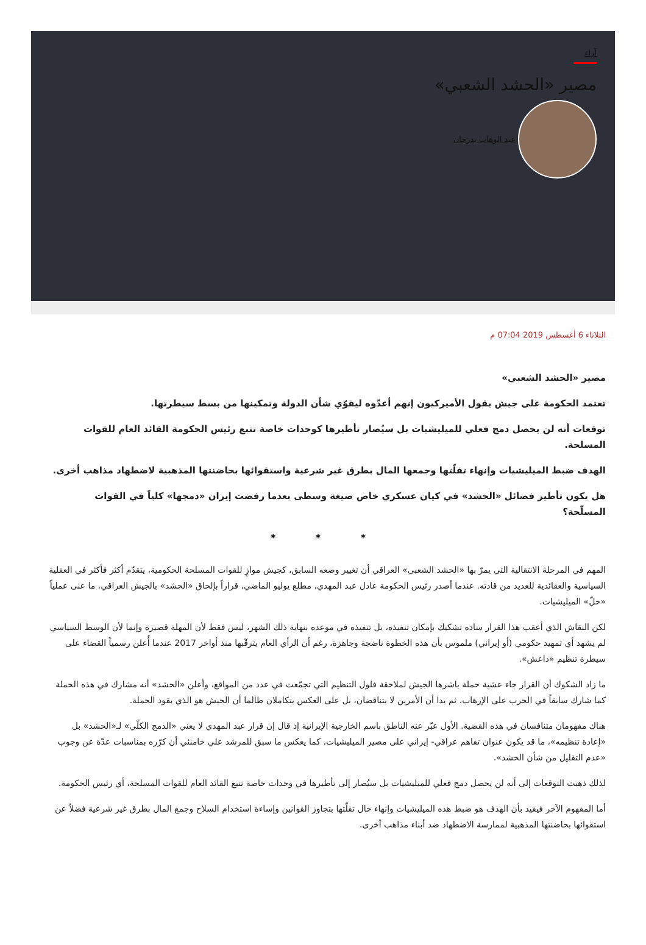آراء
مصير «الحشد الشعبي»
عبد الوهاب بدرخان
الثلاثاء 6 أغسطس 2019 07:04 م
مصير «الحشد الشعبي»
تعتمد الحكومة على جيش يقول الأميركيون إنهم أعدّوه ليقوّي شأن الدولة وتمكينها من بسط سيطرتها.
توقعات أنه لن يحصل دمج فعلي للميليشيات بل سيُصار تأطيرها كوحدات خاصة تتبع رئيس الحكومة القائد العام للقوات المسلحة.
الهدف ضبط الميليشيات وإنهاء تفلّتها وجمعها المال بطرق غير شرعية واستقوائها بحاضنتها المذهبية لاضطهاد مذاهب أخرى.
هل يكون تأطير فصائل «الحشد» في كيان عسكري خاص صيغة وسطى بعدما رفضت إيران «دمجها» كلياً في القوات المسلّحة؟
* * *
المهم في المرحلة الانتقالية التي يمرّ بها «الحشد الشعبي» العراقي أن تغيير وضعه السابق، كجيش موازٍ للقوات المسلحة الحكومية، يتقدّم أكثر فأكثر في العقلية السياسية والعقائدية للعديد من قادته. عندما أصدر رئيس الحكومة عادل عبد المهدي، مطلع يوليو الماضي، قراراً بإلحاق «الحشد» بالجيش العراقي، ما عنى عملياً «حلّ» الميليشيات.
لكن النقاش الذي أعقب هذا القرار ساده تشكيك بإمكان تنفيذه، بل تنفيذه في موعده بنهاية ذلك الشهر، ليس فقط لأن المهلة قصيرة وإنما لأن الوسط السياسي لم يشهد أي تمهيد حكومي (أو إيراني) ملموس بأن هذه الخطوة ناضجة وجاهزة، رغم أن الرأي العام يترقّبها منذ أواخر 2017 عندما أُعلن رسمياً القضاء على سيطرة تنظيم «داعش».
ما زاد الشكوك أن القرار جاء عشية حملة باشرها الجيش لملاحقة فلول التنظيم التي تجمّعت في عدد من المواقع، وأعلن «الحشد» أنه مشارك في هذه الحملة كما شارك سابقاً في الحرب على الإرهاب. ثم بدا أن الأمرين لا يتناقضان، بل على العكس يتكاملان طالما أن الجيش هو الذي يقود الحملة.
هناك مفهومان متنافسان في هذه القضية. الأول عبّر عنه الناطق باسم الخارجية الإيرانية إذ قال إن قرار عبد المهدي لا يعني «الدمج الكلّي» لـ«الحشد» بل «إعادة تنظيمه»، ما قد يكون عنوان تفاهم عراقي- إيراني على مصير الميليشيات، كما يعكس ما سبق للمرشد علي خامنئي أن كرّره بمناسبات عدّة عن وجوب «عدم التقليل من شأن الحشد».
لذلك ذهبت التوقعات إلى أنه لن يحصل دمج فعلي للميليشيات بل سيُصار إلى تأطيرها في وحدات خاصة تتبع القائد العام للقوات المسلحة، أي رئيس الحكومة.
أما المفهوم الآخر فيفيد بأن الهدف هو ضبط هذه الميليشيات وإنهاء حال تفلّتها بتجاوز القوانين وإساءة استخدام السلاح وجمع المال بطرق غير شرعية فضلاً عن استقوائها بحاضنتها المذهبية لممارسة الاضطهاد ضد أبناء مذاهب أخرى.